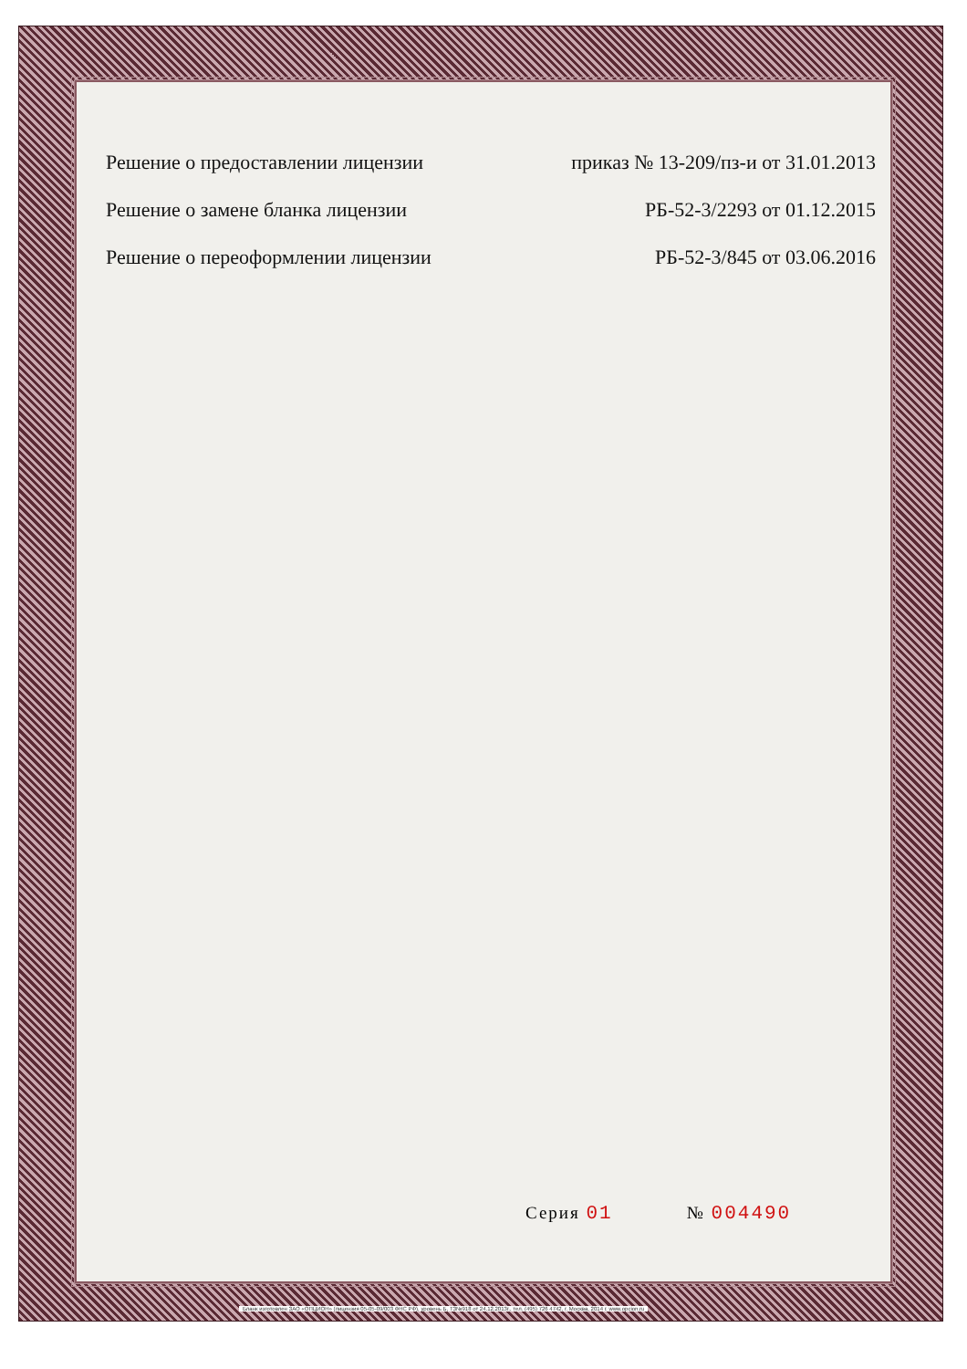Решение о предоставлении лицензии
приказ № 13-209/пз-и от 31.01.2013
Решение о замене бланка лицензии
РБ-52-3/2293 от 01.12.2015
Решение о переоформлении лицензии
РБ-52-3/845 от 03.06.2016
Серия 01 № 004490
Бланк изготовлен ЗАО «ОПЦИОН» (лицензия 05-05-09/003 ФНС РФ), уровень Б, ТЗ№918 от 24.12.2013г., тел. (495) 726 4742, г. Москва, 2014 г. www.opcion.ru